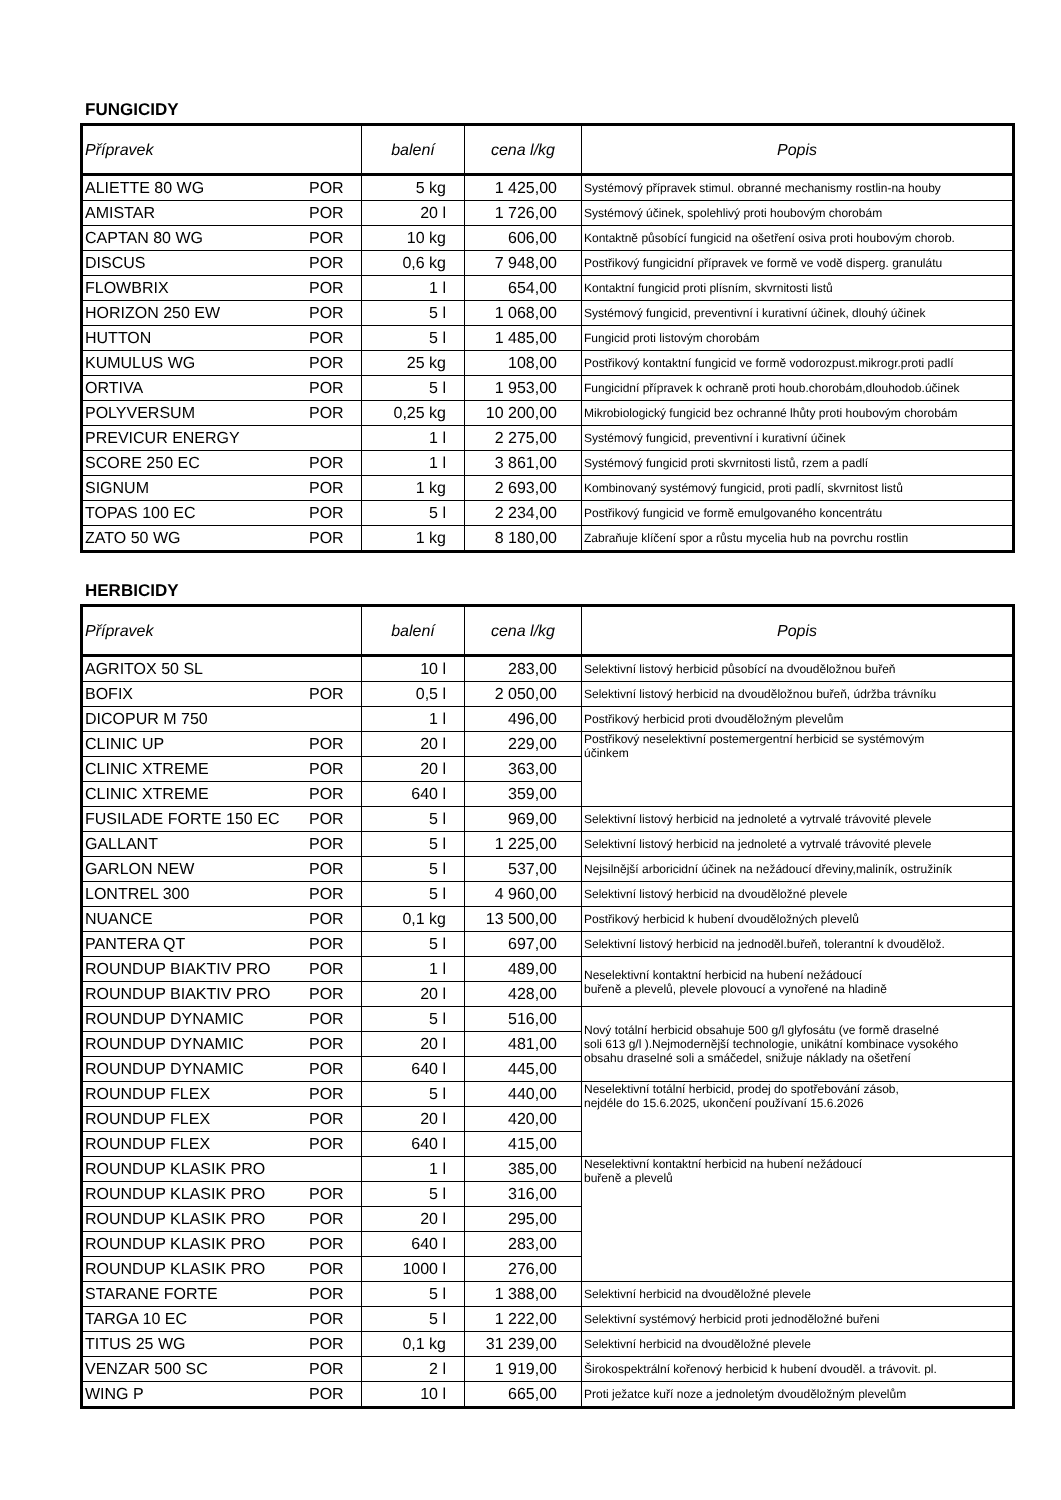FUNGICIDY
| Přípravek | | balení | cena l/kg | Popis |
| --- | --- | --- | --- | --- |
| ALIETTE 80 WG | POR | 5 kg | 1 425,00 | Systémový přípravek stimul. obranné mechanismy rostlin-na houby |
| AMISTAR | POR | 20 l | 1 726,00 | Systémový účinek, spolehlivý proti houbovým chorobám |
| CAPTAN 80 WG | POR | 10 kg | 606,00 | Kontaktně působící fungicid na ošetření osiva proti houbovým chorob. |
| DISCUS | POR | 0,6 kg | 7 948,00 | Postřikový fungicidní přípravek ve formě ve vodě disperg. granulátu |
| FLOWBRIX | POR | 1 l | 654,00 | Kontaktní fungicid proti plísním, skvrnitosti listů |
| HORIZON 250 EW | POR | 5 l | 1 068,00 | Systémový fungicid, preventivní i kurativní účinek, dlouhý účinek |
| HUTTON | POR | 5 l | 1 485,00 | Fungicid proti listovým chorobám |
| KUMULUS WG | POR | 25 kg | 108,00 | Postřikový kontaktní fungicid ve formě vodorozpust.mikrogr.proti padlí |
| ORTIVA | POR | 5 l | 1 953,00 | Fungicidní přípravek k ochraně proti houb.chorobám,dlouhodob.účinek |
| POLYVERSUM | POR | 0,25 kg | 10 200,00 | Mikrobiologický fungicid bez ochranné lhůty proti houbovým chorobám |
| PREVICUR ENERGY | | 1 l | 2 275,00 | Systémový fungicid, preventivní i kurativní účinek |
| SCORE 250 EC | POR | 1 l | 3 861,00 | Systémový fungicid proti skvrnitosti listů, rzem a padlí |
| SIGNUM | POR | 1 kg | 2 693,00 | Kombinovaný systémový fungicid, proti padlí, skvrnitost listů |
| TOPAS 100 EC | POR | 5 l | 2 234,00 | Postřikový fungicid ve formě emulgovaného koncentrátu |
| ZATO 50 WG | POR | 1 kg | 8 180,00 | Zabraňuje klíčení spor a růstu mycelia hub na povrchu rostlin |
HERBICIDY
| Přípravek | | balení | cena l/kg | Popis |
| --- | --- | --- | --- | --- |
| AGRITOX 50 SL | | 10 l | 283,00 | Selektivní listový herbicid působící na dvouděložnou buřeň |
| BOFIX | POR | 0,5 l | 2 050,00 | Selektivní listový herbicid na dvouděložnou buřeň, údržba trávníku |
| DICOPUR M 750 | | 1 l | 496,00 | Postřikový herbicid proti dvouděložným plevelům |
| CLINIC UP | POR | 20 l | 229,00 | Postřikový neselektivní postemergentní herbicid se systémovým účinkem |
| CLINIC XTREME | POR | 20 l | 363,00 | |
| CLINIC XTREME | POR | 640 l | 359,00 | |
| FUSILADE FORTE 150 EC | POR | 5 l | 969,00 | Selektivní listový herbicid na jednoleté a vytrvalé trávovité plevele |
| GALLANT | POR | 5 l | 1 225,00 | Selektivní listový herbicid na jednoleté a vytrvalé trávovité plevele |
| GARLON NEW | POR | 5 l | 537,00 | Nejsilnější arboricidní účinek na nežádoucí dřeviny,maliník, ostružiník |
| LONTREL 300 | POR | 5 l | 4 960,00 | Selektivní listový herbicid na dvouděložné plevele |
| NUANCE | POR | 0,1 kg | 13 500,00 | Postřikový herbicid k hubení dvouděložných plevelů |
| PANTERA QT | POR | 5 l | 697,00 | Selektivní listový herbicid na jednoděl.buřeň, tolerantní k dvoudělož. |
| ROUNDUP BIAKTIV PRO | POR | 1 l | 489,00 | Neselektivní kontaktní herbicid na hubení nežádoucí buřeně a plevelů, plevele plovoucí a vynořené na hladině |
| ROUNDUP BIAKTIV PRO | POR | 20 l | 428,00 | |
| ROUNDUP DYNAMIC | POR | 5 l | 516,00 | Nový totální herbicid obsahuje 500 g/l glyfosátu (ve formě draselné soli 613 g/l ).Nejmodernější technologie, unikátní kombinace vysokého obsahu draselné soli a smáčedel, snižuje náklady na ošetření |
| ROUNDUP DYNAMIC | POR | 20 l | 481,00 | |
| ROUNDUP DYNAMIC | POR | 640 l | 445,00 | |
| ROUNDUP FLEX | POR | 5 l | 440,00 | Neselektivní totální herbicid, prodej do spotřebování zásob, nejdéle do 15.6.2025, ukončení používaní 15.6.2026 |
| ROUNDUP FLEX | POR | 20 l | 420,00 | |
| ROUNDUP FLEX | POR | 640 l | 415,00 | |
| ROUNDUP KLASIK PRO | | 1 l | 385,00 | Neselektivní kontaktní herbicid na hubení nežádoucí buřeně a plevelů |
| ROUNDUP KLASIK PRO | POR | 5 l | 316,00 | |
| ROUNDUP KLASIK PRO | POR | 20 l | 295,00 | |
| ROUNDUP KLASIK PRO | POR | 640 l | 283,00 | |
| ROUNDUP KLASIK PRO | POR | 1000 l | 276,00 | |
| STARANE FORTE | POR | 5 l | 1 388,00 | Selektivní herbicid na dvouděložné plevele |
| TARGA 10 EC | POR | 5 l | 1 222,00 | Selektivní systémový herbicid proti jednoděložné buřeni |
| TITUS 25 WG | POR | 0,1 kg | 31 239,00 | Selektivní herbicid na dvouděložné plevele |
| VENZAR 500 SC | POR | 2 l | 1 919,00 | Širokospektrální kořenový herbicid k hubení dvouděl. a trávovit. pl. |
| WING P | POR | 10 l | 665,00 | Proti ježatce kuří noze a jednoletým dvouděložným plevelům |